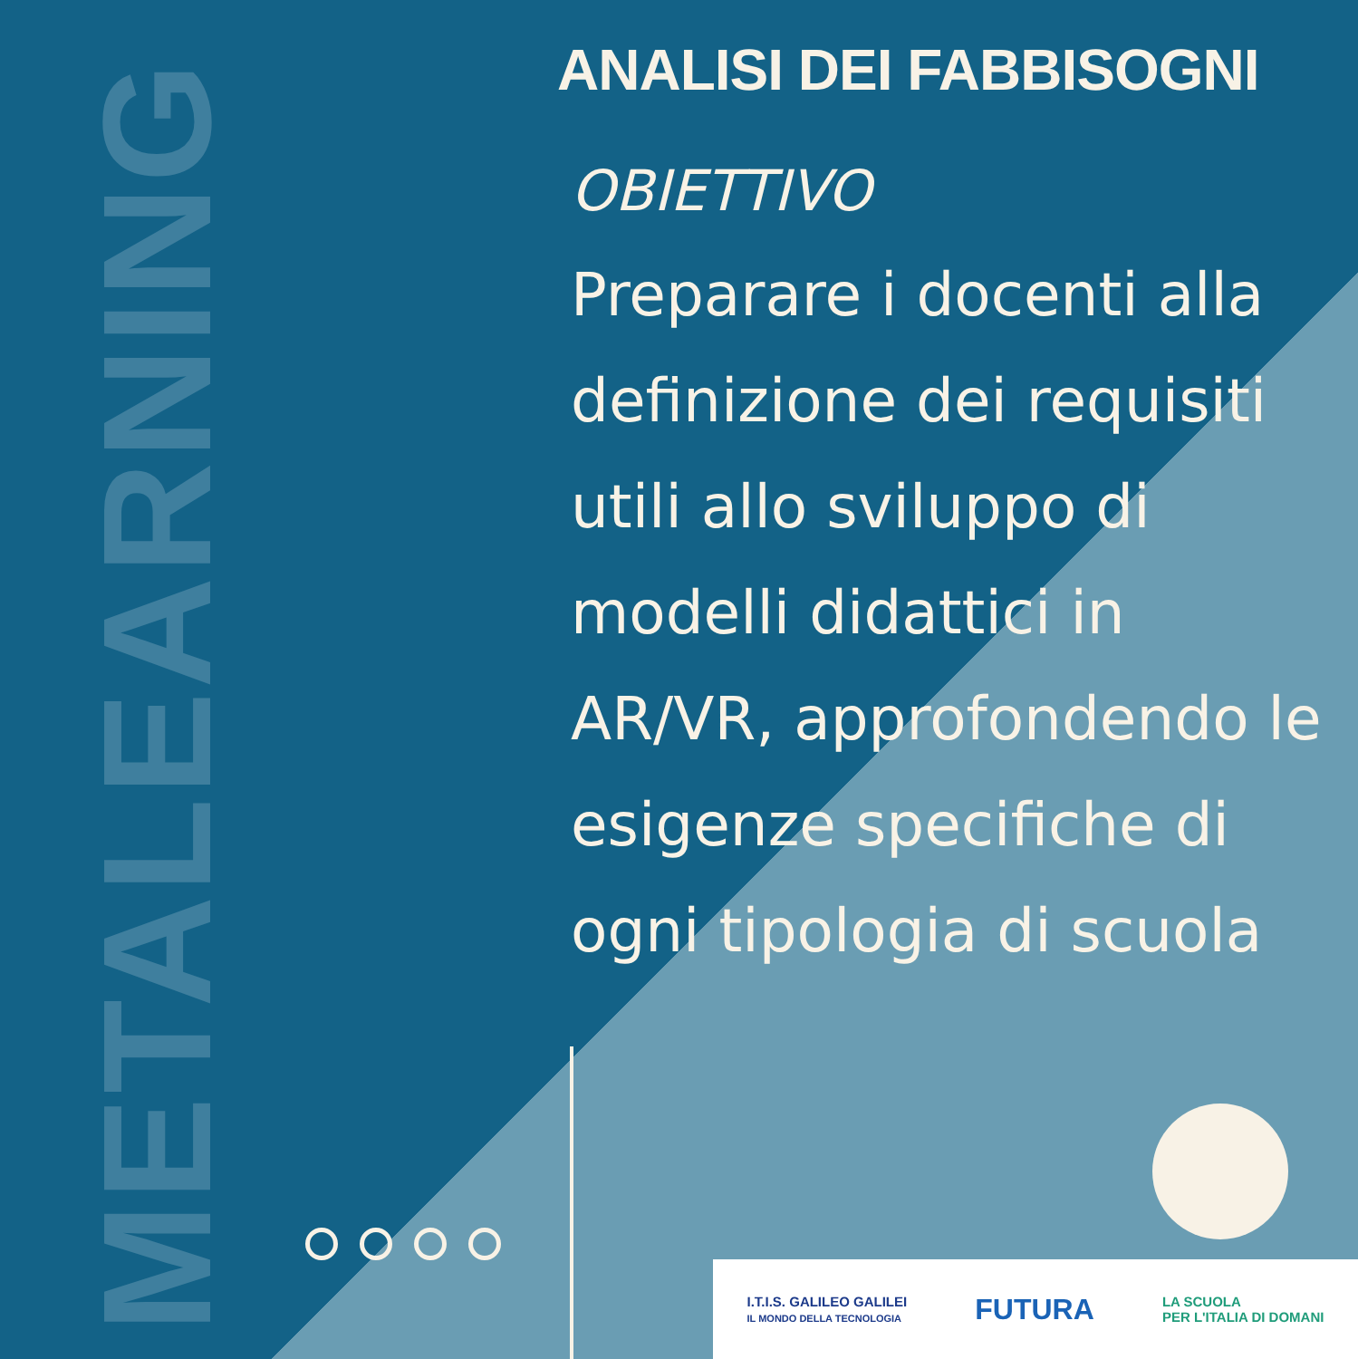METALEARNING
ANALISI DEI FABBISOGNI
OBIETTIVO
Preparare i docenti alla definizione dei requisiti utili allo sviluppo di modelli didattici in AR/VR, approfondendo le esigenze specifiche di ogni tipologia di scuola
I.T.I.S. GALILEO GALILEI
IL MONDO DELLA TECNOLOGIA
FUTURA
LA SCUOLA
PER L'ITALIA DI DOMANI